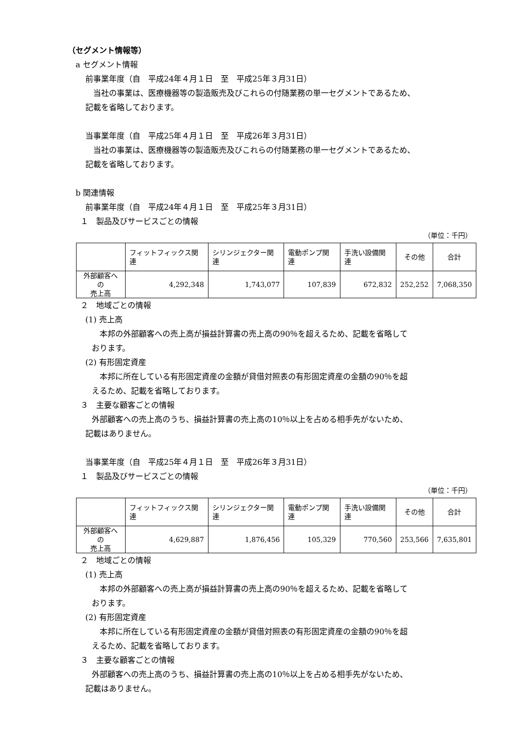（セグメント情報等）
a セグメント情報
前事業年度（自　平成24年４月１日　至　平成25年３月31日）
　当社の事業は、医療機器等の製造販売及びこれらの付随業務の単一セグメントであるため、
記載を省略しております。
当事業年度（自　平成25年４月１日　至　平成26年３月31日）
　当社の事業は、医療機器等の製造販売及びこれらの付随業務の単一セグメントであるため、
記載を省略しております。
b 関連情報
前事業年度（自　平成24年４月１日　至　平成25年３月31日）
１　製品及びサービスごとの情報
（単位：千円）
| | フィットフィックス関連 | シリンジェクター関連 | 電動ポンプ関連 | 手洗い設備関連 | その他 | 合計 |
| --- | --- | --- | --- | --- | --- | --- |
| 外部顧客への 売上高 | 4,292,348 | 1,743,077 | 107,839 | 672,832 | 252,252 | 7,068,350 |
２　地域ごとの情報
(1) 売上高
　本邦の外部顧客への売上高が損益計算書の売上高の90％を超えるため、記載を省略して
おります。
(2) 有形固定資産
　本邦に所在している有形固定資産の金額が貸借対照表の有形固定資産の金額の90％を超
えるため、記載を省略しております。
３　主要な顧客ごとの情報
外部顧客への売上高のうち、損益計算書の売上高の10％以上を占める相手先がないため、
記載はありません。
当事業年度（自　平成25年４月１日　至　平成26年３月31日）
１　製品及びサービスごとの情報
（単位：千円）
| | フィットフィックス関連 | シリンジェクター関連 | 電動ポンプ関連 | 手洗い設備関連 | その他 | 合計 |
| --- | --- | --- | --- | --- | --- | --- |
| 外部顧客への 売上高 | 4,629,887 | 1,876,456 | 105,329 | 770,560 | 253,566 | 7,635,801 |
２　地域ごとの情報
(1) 売上高
　本邦の外部顧客への売上高が損益計算書の売上高の90％を超えるため、記載を省略して
おります。
(2) 有形固定資産
　本邦に所在している有形固定資産の金額が貸借対照表の有形固定資産の金額の90％を超
えるため、記載を省略しております。
３　主要な顧客ごとの情報
外部顧客への売上高のうち、損益計算書の売上高の10％以上を占める相手先がないため、
記載はありません。